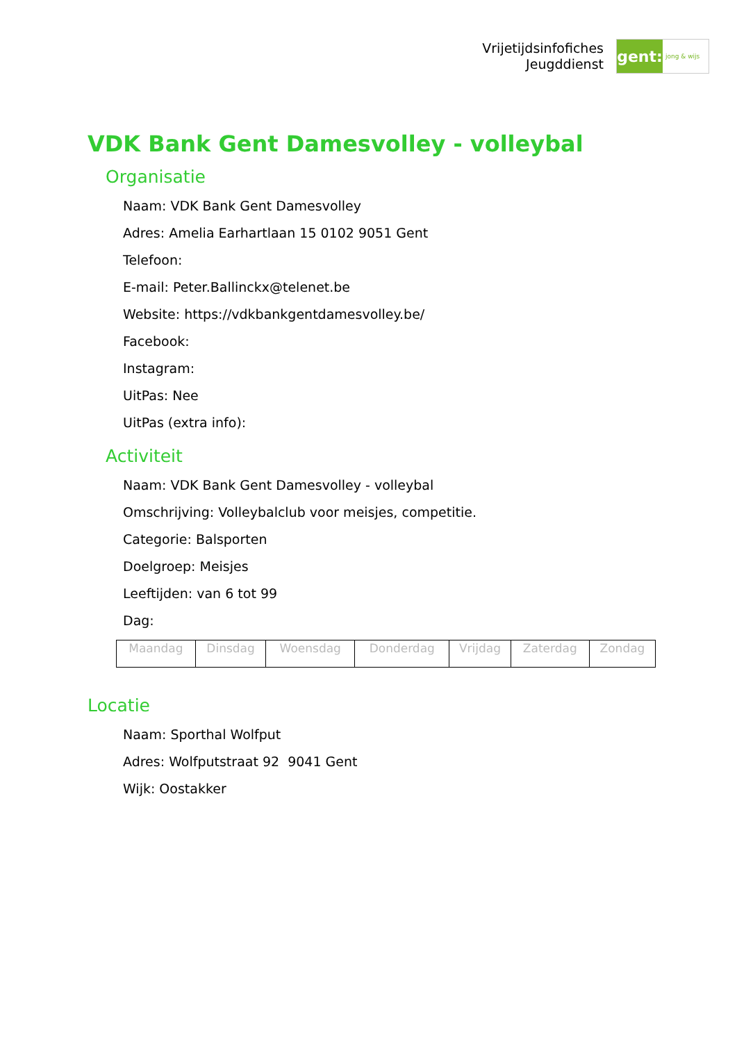Vrijetijdsinfofiches
Jeugddienst
gent:
jong & wijs
VDK Bank Gent Damesvolley - volleybal
Organisatie
Naam: VDK Bank Gent Damesvolley
Adres: Amelia Earhartlaan 15 0102 9051 Gent
Telefoon:
E-mail: Peter.Ballinckx@telenet.be
Website: https://vdkbankgentdamesvolley.be/
Facebook:
Instagram:
UitPas: Nee
UitPas (extra info):
Activiteit
Naam: VDK Bank Gent Damesvolley - volleybal
Omschrijving: Volleybalclub voor meisjes, competitie.
Categorie: Balsporten
Doelgroep: Meisjes
Leeftijden: van 6 tot 99
Dag:
| Maandag | Dinsdag | Woensdag | Donderdag | Vrijdag | Zaterdag | Zondag |
Locatie
Naam: Sporthal Wolfput
Adres: Wolfputstraat 92 9041 Gent
Wijk: Oostakker